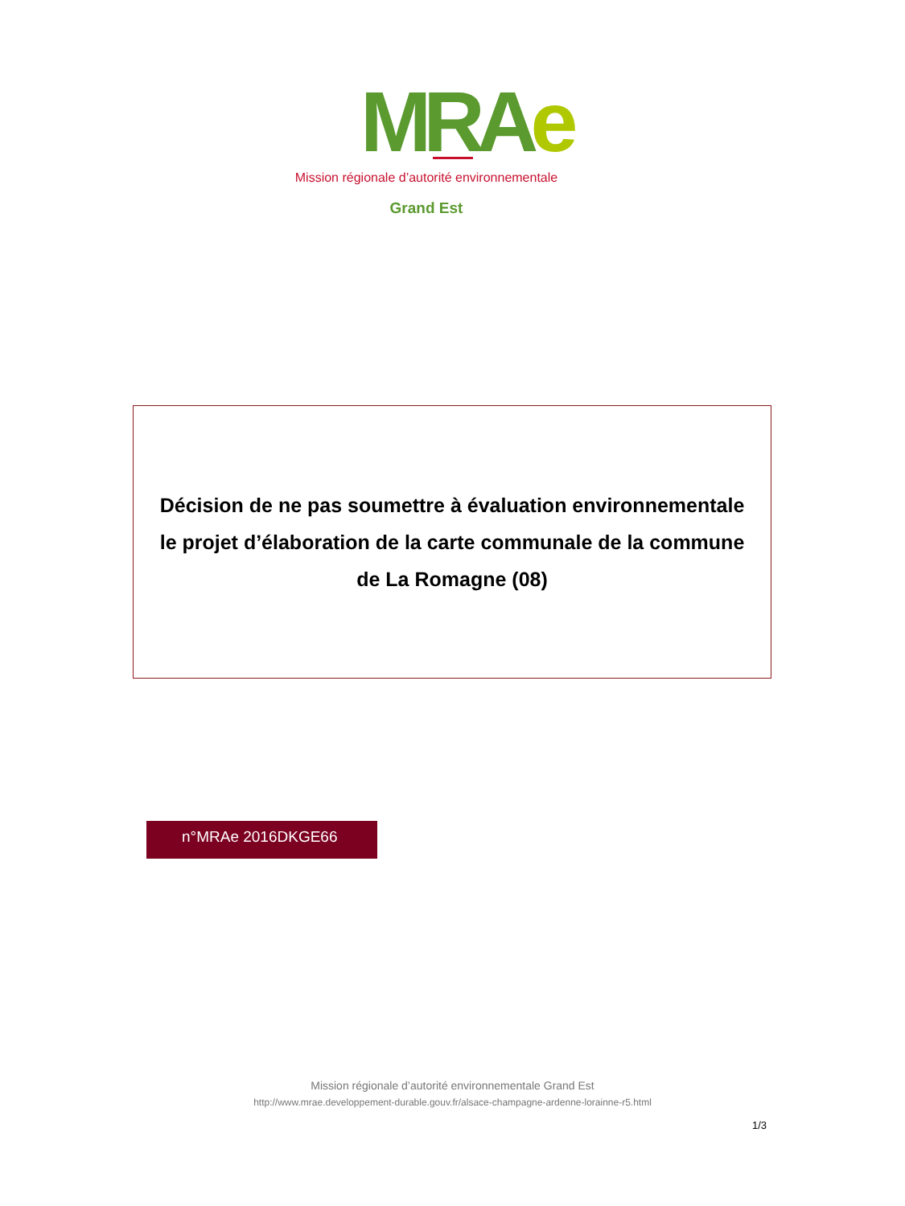MRAe Mission régionale d’autorité environnementale
Grand Est
Décision de ne pas soumettre à évaluation environnementale
le projet d’élaboration de la carte communale de la commune
de La Romagne (08)
n°MRAe 2016DKGE66
Mission régionale d’autorité environnementale Grand Est
http://www.mrae.developpement-durable.gouv.fr/alsace-champagne-ardenne-lorainne-r5.html
1/3